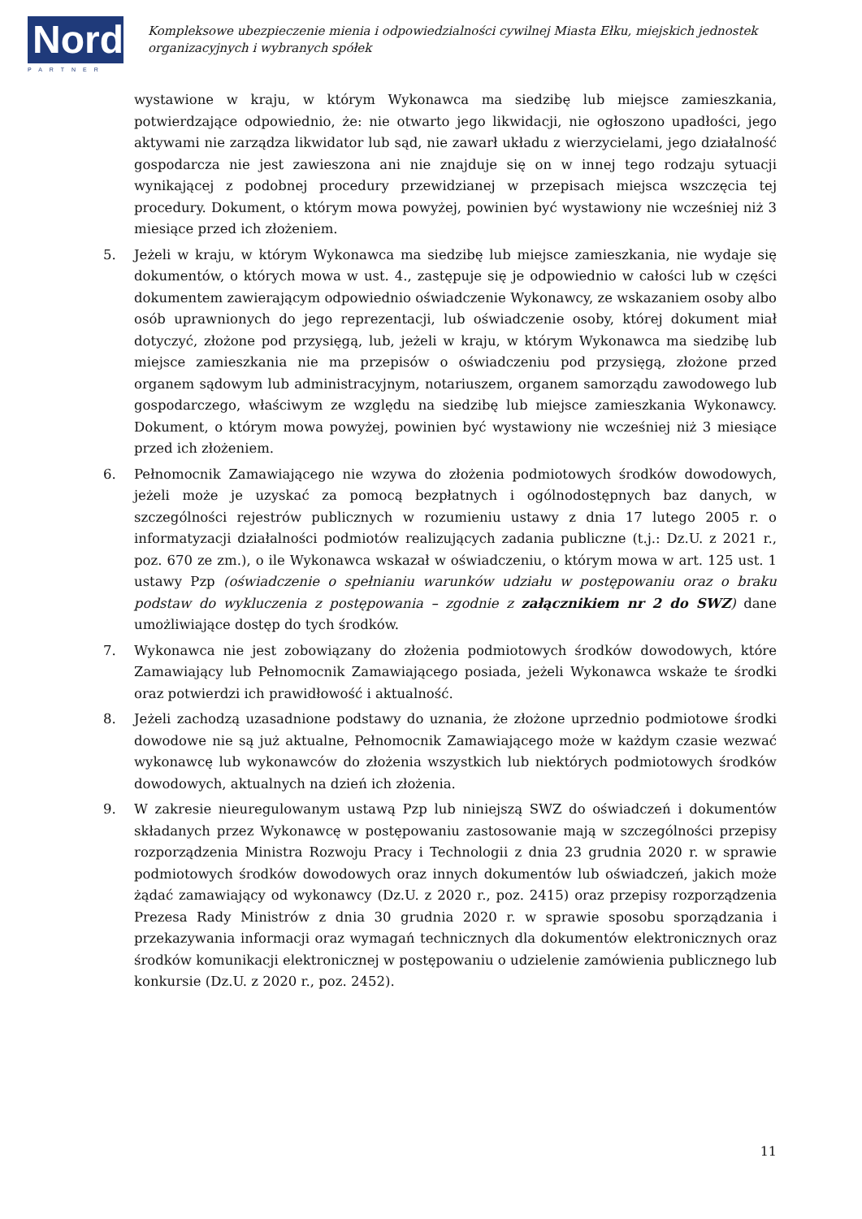Nord
PARTNER
Kompleksowe ubezpieczenie mienia i odpowiedzialności cywilnej Miasta Ełku, miejskich jednostek organizacyjnych i wybranych spółek
wystawione w kraju, w którym Wykonawca ma siedzibę lub miejsce zamieszkania, potwierdzające odpowiednio, że: nie otwarto jego likwidacji, nie ogłoszono upadłości, jego aktywami nie zarządza likwidator lub sąd, nie zawarł układu z wierzycielami, jego działalność gospodarcza nie jest zawieszona ani nie znajduje się on w innej tego rodzaju sytuacji wynikającej z podobnej procedury przewidzianej w przepisach miejsca wszczęcia tej procedury. Dokument, o którym mowa powyżej, powinien być wystawiony nie wcześniej niż 3 miesiące przed ich złożeniem.
5. Jeżeli w kraju, w którym Wykonawca ma siedzibę lub miejsce zamieszkania, nie wydaje się dokumentów, o których mowa w ust. 4., zastępuje się je odpowiednio w całości lub w części dokumentem zawierającym odpowiednio oświadczenie Wykonawcy, ze wskazaniem osoby albo osób uprawnionych do jego reprezentacji, lub oświadczenie osoby, której dokument miał dotyczyć, złożone pod przysięgą, lub, jeżeli w kraju, w którym Wykonawca ma siedzibę lub miejsce zamieszkania nie ma przepisów o oświadczeniu pod przysięgą, złożone przed organem sądowym lub administracyjnym, notariuszem, organem samorządu zawodowego lub gospodarczego, właściwym ze względu na siedzibę lub miejsce zamieszkania Wykonawcy. Dokument, o którym mowa powyżej, powinien być wystawiony nie wcześniej niż 3 miesiące przed ich złożeniem.
6. Pełnomocnik Zamawiającego nie wzywa do złożenia podmiotowych środków dowodowych, jeżeli może je uzyskać za pomocą bezpłatnych i ogólnodostępnych baz danych, w szczególności rejestrów publicznych w rozumieniu ustawy z dnia 17 lutego 2005 r. o informatyzacji działalności podmiotów realizujących zadania publiczne (t.j.: Dz.U. z 2021 r., poz. 670 ze zm.), o ile Wykonawca wskazał w oświadczeniu, o którym mowa w art. 125 ust. 1 ustawy Pzp (oświadczenie o spełnianiu warunków udziału w postępowaniu oraz o braku podstaw do wykluczenia z postępowania – zgodnie z załącznikiem nr 2 do SWZ) dane umożliwiające dostęp do tych środków.
7. Wykonawca nie jest zobowiązany do złożenia podmiotowych środków dowodowych, które Zamawiający lub Pełnomocnik Zamawiającego posiada, jeżeli Wykonawca wskaże te środki oraz potwierdzi ich prawidłowość i aktualność.
8. Jeżeli zachodzą uzasadnione podstawy do uznania, że złożone uprzednio podmiotowe środki dowodowe nie są już aktualne, Pełnomocnik Zamawiającego może w każdym czasie wezwać wykonawcę lub wykonawców do złożenia wszystkich lub niektórych podmiotowych środków dowodowych, aktualnych na dzień ich złożenia.
9. W zakresie nieuregulowanym ustawą Pzp lub niniejszą SWZ do oświadczeń i dokumentów składanych przez Wykonawcę w postępowaniu zastosowanie mają w szczególności przepisy rozporządzenia Ministra Rozwoju Pracy i Technologii z dnia 23 grudnia 2020 r. w sprawie podmiotowych środków dowodowych oraz innych dokumentów lub oświadczeń, jakich może żądać zamawiający od wykonawcy (Dz.U. z 2020 r., poz. 2415) oraz przepisy rozporządzenia Prezesa Rady Ministrów z dnia 30 grudnia 2020 r. w sprawie sposobu sporządzania i przekazywania informacji oraz wymagań technicznych dla dokumentów elektronicznych oraz środków komunikacji elektronicznej w postępowaniu o udzielenie zamówienia publicznego lub konkursie (Dz.U. z 2020 r., poz. 2452).
11